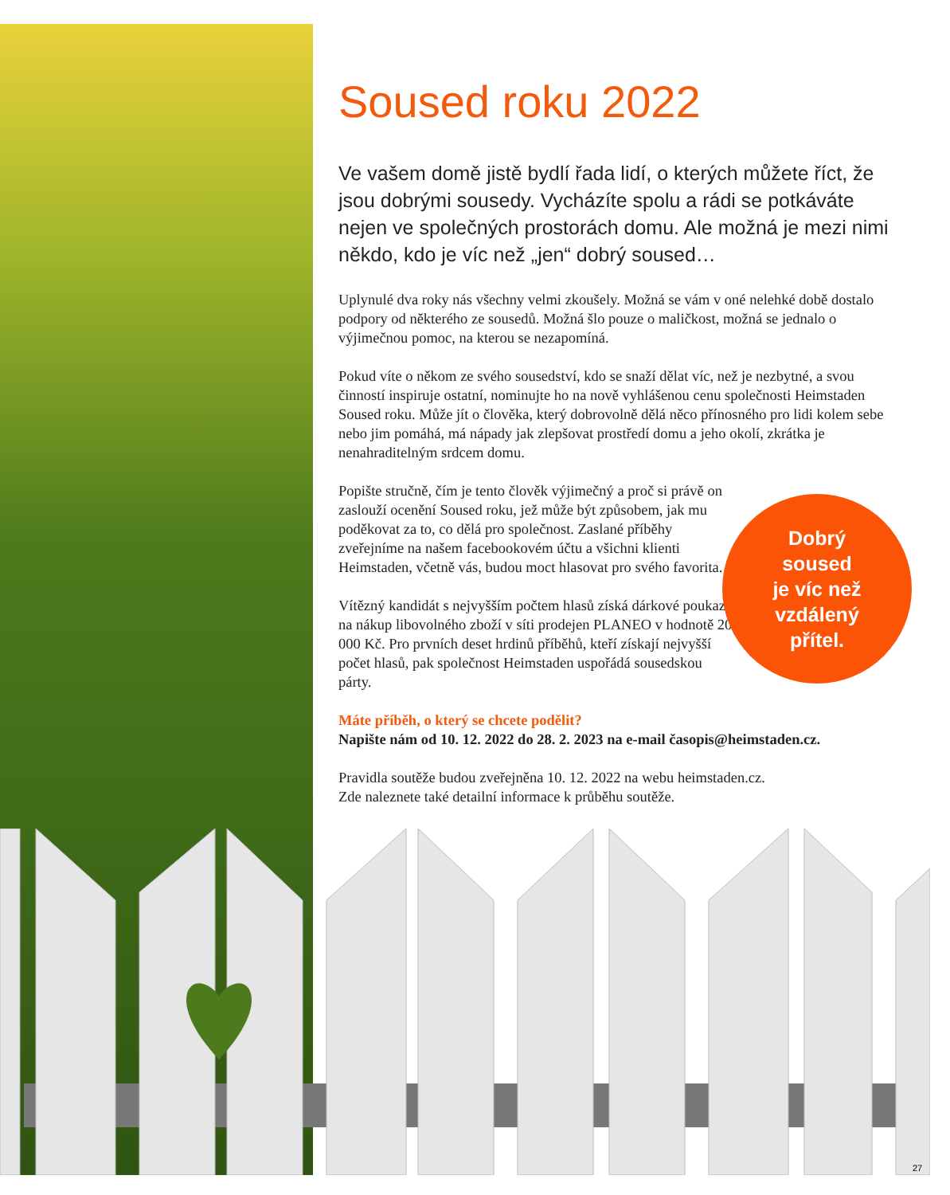Soused roku 2022
Ve vašem domě jistě bydlí řada lidí, o kterých můžete říct, že jsou dobrými sousedy. Vycházíte spolu a rádi se potkáváte nejen ve společných prostorách domu. Ale možná je mezi nimi někdo, kdo je víc než „jen“ dobrý soused…
Uplynulé dva roky nás všechny velmi zkoušely. Možná se vám v oné nelehké době dostalo podpory od některého ze sousedů. Možná šlo pouze o maličkost, možná se jednalo o výjimečnou pomoc, na kterou se nezapomíná.
Pokud víte o někom ze svého sousedství, kdo se snaží dělat víc, než je nezbytné, a svou činností inspiruje ostatní, nominujte ho na nově vyhlášenou cenu společnosti Heimstaden Soused roku. Může jít o člověka, který dobrovolně dělá něco přínosného pro lidi kolem sebe nebo jim pomáhá, má nápady jak zlepšovat prostředí domu a jeho okolí, zkrátka je nenahraditelným srdcem domu.
Popište stručně, čím je tento člověk výjimečný a proč si právě on zaslouží ocenění Soused roku, jež může být způsobem, jak mu poděkovat za to, co dělá pro společnost. Zaslané příběhy zveřejníme na našem facebookovém účtu a všichni klienti Heimstaden, včetně vás, budou moct hlasovat pro svého favorita.
Vítězný kandidát s nejvyšším počtem hlasů získá dárkové poukazy na nákup libovolného zboží v síti prodejen PLANEO v hodnotě 20 000 Kč. Pro prvních deset hrdinů příběhů, kteří získají nejvyšší počet hlasů, pak společnost Heimstaden uspořádá sousedskou párty.
Máte příběh, o který se chcete podělit?
Napište nám od 10. 12. 2022 do 28. 2. 2023 na e-mail časopis@heimstaden.cz.
Pravidla soutěže budou zveřejněna 10. 12. 2022 na webu heimstaden.cz.
Zde naleznete také detailní informace k průběhu soutěže.
Dobrý
soused
je víc než
vzdálený
přítel.
27